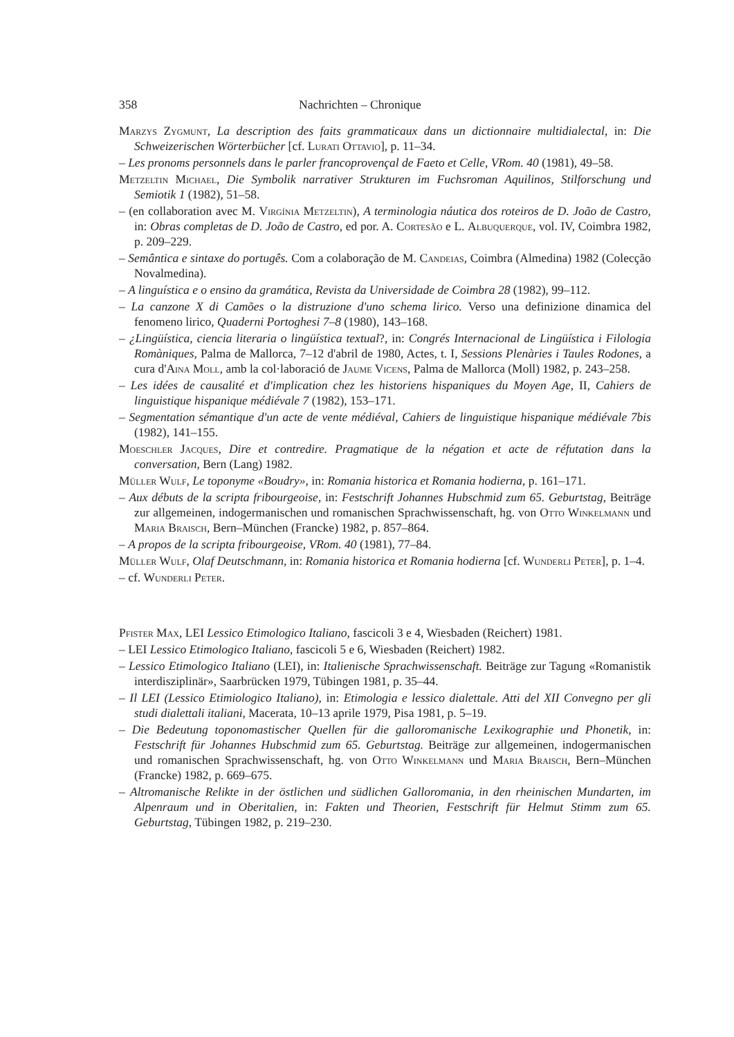358 Nachrichten – Chronique
Marzys Zygmunt, La description des faits grammaticaux dans un dictionnaire multidialectal, in: Die Schweizerischen Wörterbücher [cf. Lurati Ottavio], p. 11–34.
– Les pronoms personnels dans le parler francoprovençal de Faeto et Celle, VRom. 40 (1981), 49–58.
Metzeltin Michael, Die Symbolik narrativer Strukturen im Fuchsroman Aquilinos, Stilforschung und Semiotik 1 (1982), 51–58.
– (en collaboration avec M. Virgínia Metzeltin), A terminologia náutica dos roteiros de D. João de Castro, in: Obras completas de D. João de Castro, ed por. A. Cortesão e L. Albuquerque, vol. IV, Coimbra 1982, p. 209–229.
– Semântica e sintaxe do portugês. Com a colaboração de M. Candeias, Coimbra (Almedina) 1982 (Colecção Novalmedina).
– A linguística e o ensino da gramática, Revista da Universidade de Coimbra 28 (1982), 99–112.
– La canzone X di Camões o la distruzione d'uno schema lirico. Verso una definizione dinamica del fenomeno lirico, Quaderni Portoghesi 7–8 (1980), 143–168.
– ¿Lingüística, ciencia literaria o lingüística textual?, in: Congrés Internacional de Lingüística i Filologia Romàniques, Palma de Mallorca, 7–12 d'abril de 1980, Actes, t. I, Sessions Plenàries i Taules Rodones, a cura d'Aina Moll, amb la col·laboració de Jaume Vicens, Palma de Mallorca (Moll) 1982, p. 243–258.
– Les idées de causalité et d'implication chez les historiens hispaniques du Moyen Age, II, Cahiers de linguistique hispanique médiévale 7 (1982), 153–171.
– Segmentation sémantique d'un acte de vente médiéval, Cahiers de linguistique hispanique médiévale 7bis (1982), 141–155.
Moeschler Jacques, Dire et contredire. Pragmatique de la négation et acte de réfutation dans la conversation, Bern (Lang) 1982.
Müller Wulf, Le toponyme «Boudry», in: Romania historica et Romania hodierna, p. 161–171.
– Aux débuts de la scripta fribourgeoise, in: Festschrift Johannes Hubschmid zum 65. Geburtstag, Beiträge zur allgemeinen, indogermanischen und romanischen Sprachwissenschaft, hg. von Otto Winkelmann und Maria Braisch, Bern–München (Francke) 1982, p. 857–864.
– A propos de la scripta fribourgeoise, VRom. 40 (1981), 77–84.
Müller Wulf, Olaf Deutschmann, in: Romania historica et Romania hodierna [cf. Wunderli Peter], p. 1–4.
– cf. Wunderli Peter.
Pfister Max, LEI Lessico Etimologico Italiano, fascicoli 3 e 4, Wiesbaden (Reichert) 1981.
– LEI Lessico Etimologico Italiano, fascicoli 5 e 6, Wiesbaden (Reichert) 1982.
– Lessico Etimologico Italiano (LEI), in: Italienische Sprachwissenschaft. Beiträge zur Tagung «Romanistik interdisziplinär», Saarbrücken 1979, Tübingen 1981, p. 35–44.
– Il LEI (Lessico Etimiologico Italiano), in: Etimologia e lessico dialettale. Atti del XII Convegno per gli studi dialettali italiani, Macerata, 10–13 aprile 1979, Pisa 1981, p. 5–19.
– Die Bedeutung toponomastischer Quellen für die galloromanische Lexikographie und Phonetik, in: Festschrift für Johannes Hubschmid zum 65. Geburtstag. Beiträge zur allgemeinen, indogermanischen und romanischen Sprachwissenschaft, hg. von Otto Winkelmann und Maria Braisch, Bern–München (Francke) 1982, p. 669–675.
– Altromanische Relikte in der östlichen und südlichen Galloromania, in den rheinischen Mundarten, im Alpenraum und in Oberitalien, in: Fakten und Theorien, Festschrift für Helmut Stimm zum 65. Geburtstag, Tübingen 1982, p. 219–230.